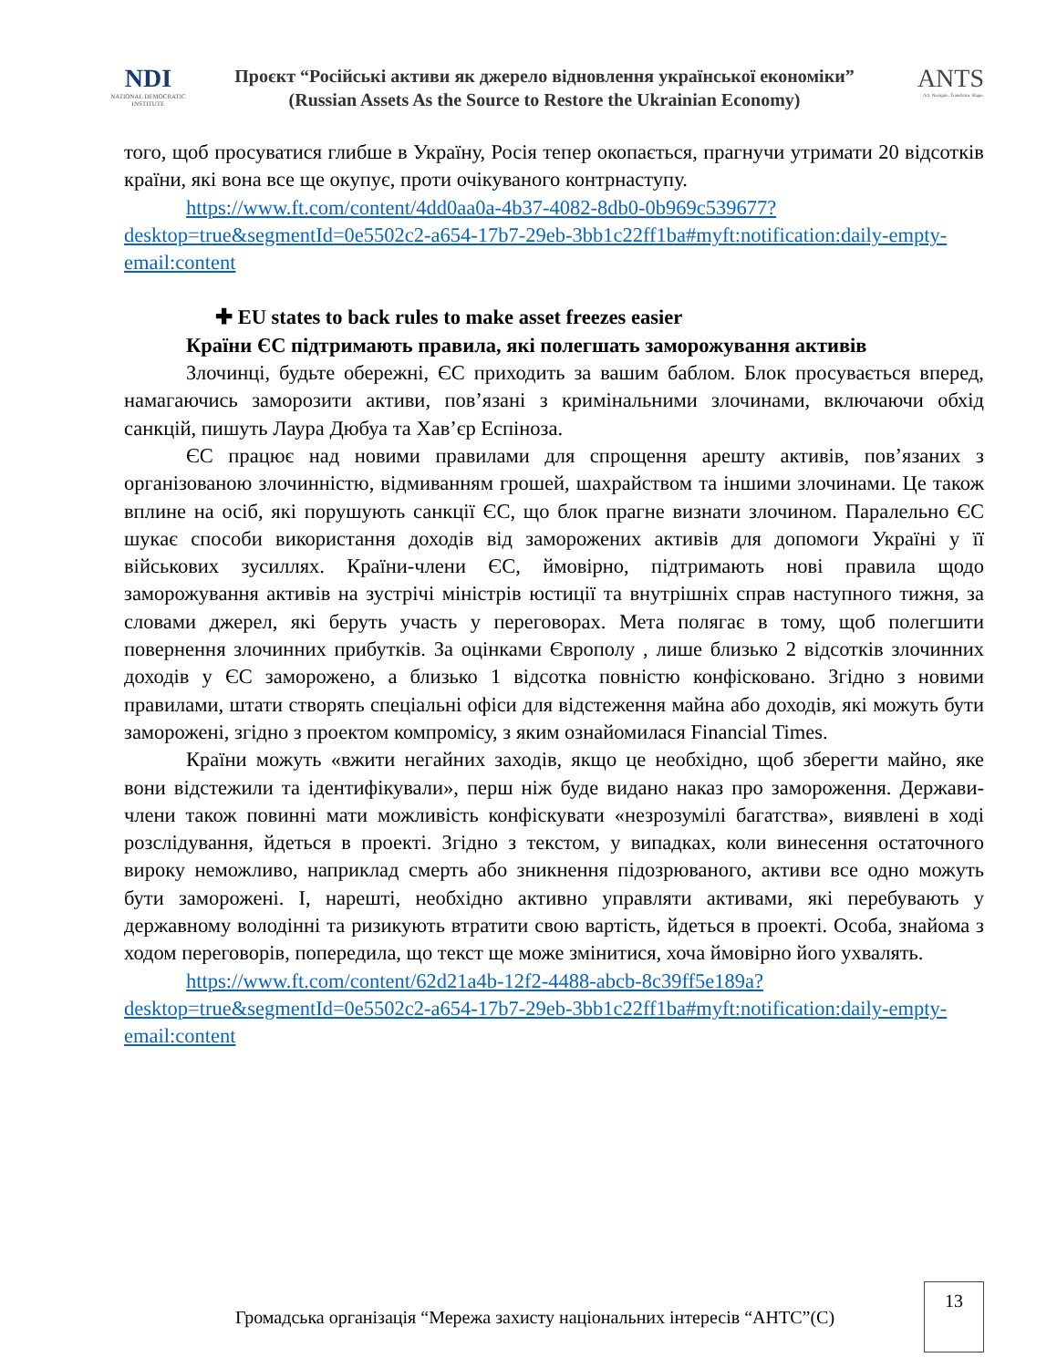NDI
NATIONAL DEMOCRATIC INSTITUTE
Проєкт “Російські активи як джерело відновлення української економіки”
(Russian Assets As the Source to Restore the Ukrainian Economy)
ANTS
Act. Navigate. Transform. Shape.
того, щоб просуватися глибше в Україну, Росія тепер окопається, прагнучи утримати 20 відсотків країни, які вона все ще окупує, проти очікуваного контрнаступу.
https://www.ft.com/content/4dd0aa0a-4b37-4082-8db0-0b969c539677?desktop=true&segmentId=0e5502c2-a654-17b7-29eb-3bb1c22ff1ba#myft:notification:daily-empty-email:content
✚ EU states to back rules to make asset freezes easier
Країни ЄС підтримають правила, які полегшать заморожування активів
Злочинці, будьте обережні, ЄС приходить за вашим баблом. Блок просувається вперед, намагаючись заморозити активи, пов’язані з кримінальними злочинами, включаючи обхід санкцій, пишуть Лаура Дюбуа та Хав’єр Еспіноза.
ЄС працює над новими правилами для спрощення арешту активів, пов’язаних з організованою злочинністю, відмиванням грошей, шахрайством та іншими злочинами. Це також вплине на осіб, які порушують санкції ЄС, що блок прагне визнати злочином. Паралельно ЄС шукає способи використання доходів від заморожених активів для допомоги Україні у її військових зусиллях. Країни-члени ЄС, ймовірно, підтримають нові правила щодо заморожування активів на зустрічі міністрів юстиції та внутрішніх справ наступного тижня, за словами джерел, які беруть участь у переговорах. Мета полягає в тому, щоб полегшити повернення злочинних прибутків. За оцінками Європолу , лише близько 2 відсотків злочинних доходів у ЄС заморожено, а близько 1 відсотка повністю конфісковано. Згідно з новими правилами, штати створять спеціальні офіси для відстеження майна або доходів, які можуть бути заморожені, згідно з проектом компромісу, з яким ознайомилася Financial Times.
Країни можуть «вжити негайних заходів, якщо це необхідно, щоб зберегти майно, яке вони відстежили та ідентифікували», перш ніж буде видано наказ про замороження. Держави-члени також повинні мати можливість конфіскувати «незрозумілі багатства», виявлені в ході розслідування, йдеться в проекті. Згідно з текстом, у випадках, коли винесення остаточного вироку неможливо, наприклад смерть або зникнення підозрюваного, активи все одно можуть бути заморожені. І, нарешті, необхідно активно управляти активами, які перебувають у державному володінні та ризикують втратити свою вартість, йдеться в проекті. Особа, знайома з ходом переговорів, попередила, що текст ще може змінитися, хоча ймовірно його ухвалять.
https://www.ft.com/content/62d21a4b-12f2-4488-abcb-8c39ff5e189a?desktop=true&segmentId=0e5502c2-a654-17b7-29eb-3bb1c22ff1ba#myft:notification:daily-empty-email:content
Громадська організація “Мережа захисту національних інтересів “АНТС”(С)
13